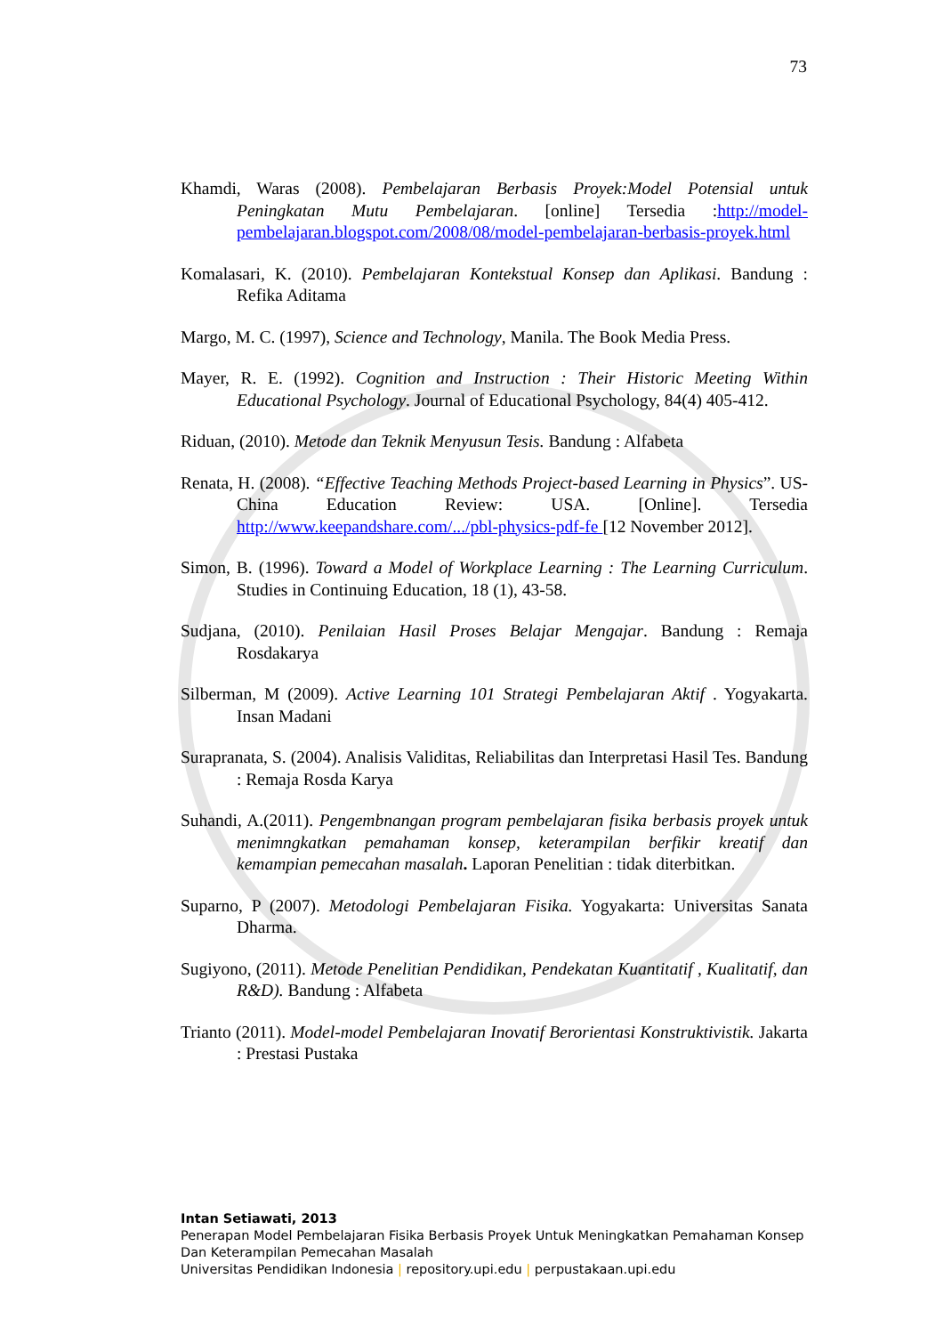73
Khamdi, Waras (2008). Pembelajaran Berbasis Proyek:Model Potensial untuk Peningkatan Mutu Pembelajaran. [online] Tersedia :http://model-pembelajaran.blogspot.com/2008/08/model-pembelajaran-berbasis-proyek.html
Komalasari, K. (2010). Pembelajaran Kontekstual Konsep dan Aplikasi. Bandung : Refika Aditama
Margo, M. C. (1997), Science and Technology, Manila. The Book Media Press.
Mayer, R. E. (1992). Cognition and Instruction : Their Historic Meeting Within Educational Psychology. Journal of Educational Psychology, 84(4) 405-412.
Riduan, (2010). Metode dan Teknik Menyusun Tesis. Bandung : Alfabeta
Renata, H. (2008). “Effective Teaching Methods Project-based Learning in Physics”. US-China Education Review: USA. [Online]. Tersedia http://www.keepandshare.com/.../pbl-physics-pdf-fe [12 November 2012].
Simon, B. (1996). Toward a Model of Workplace Learning : The Learning Curriculum. Studies in Continuing Education, 18 (1), 43-58.
Sudjana, (2010). Penilaian Hasil Proses Belajar Mengajar. Bandung : Remaja Rosdakarya
Silberman, M (2009). Active Learning 101 Strategi Pembelajaran Aktif . Yogyakarta. Insan Madani
Surapranata, S. (2004). Analisis Validitas, Reliabilitas dan Interpretasi Hasil Tes. Bandung : Remaja Rosda Karya
Suhandi, A.(2011). Pengembnangan program pembelajaran fisika berbasis proyek untuk menimngkatkan pemahaman konsep, keterampilan berfikir kreatif dan kemampian pemecahan masalah. Laporan Penelitian : tidak diterbitkan.
Suparno, P (2007). Metodologi Pembelajaran Fisika. Yogyakarta: Universitas Sanata Dharma.
Sugiyono, (2011). Metode Penelitian Pendidikan, Pendekatan Kuantitatif , Kualitatif, dan R&D). Bandung : Alfabeta
Trianto (2011). Model-model Pembelajaran Inovatif Berorientasi Konstruktivistik. Jakarta : Prestasi Pustaka
Intan Setiawati, 2013
Penerapan Model Pembelajaran Fisika Berbasis Proyek Untuk Meningkatkan Pemahaman Konsep
Dan Keterampilan Pemecahan Masalah
Universitas Pendidikan Indonesia | repository.upi.edu | perpustakaan.upi.edu